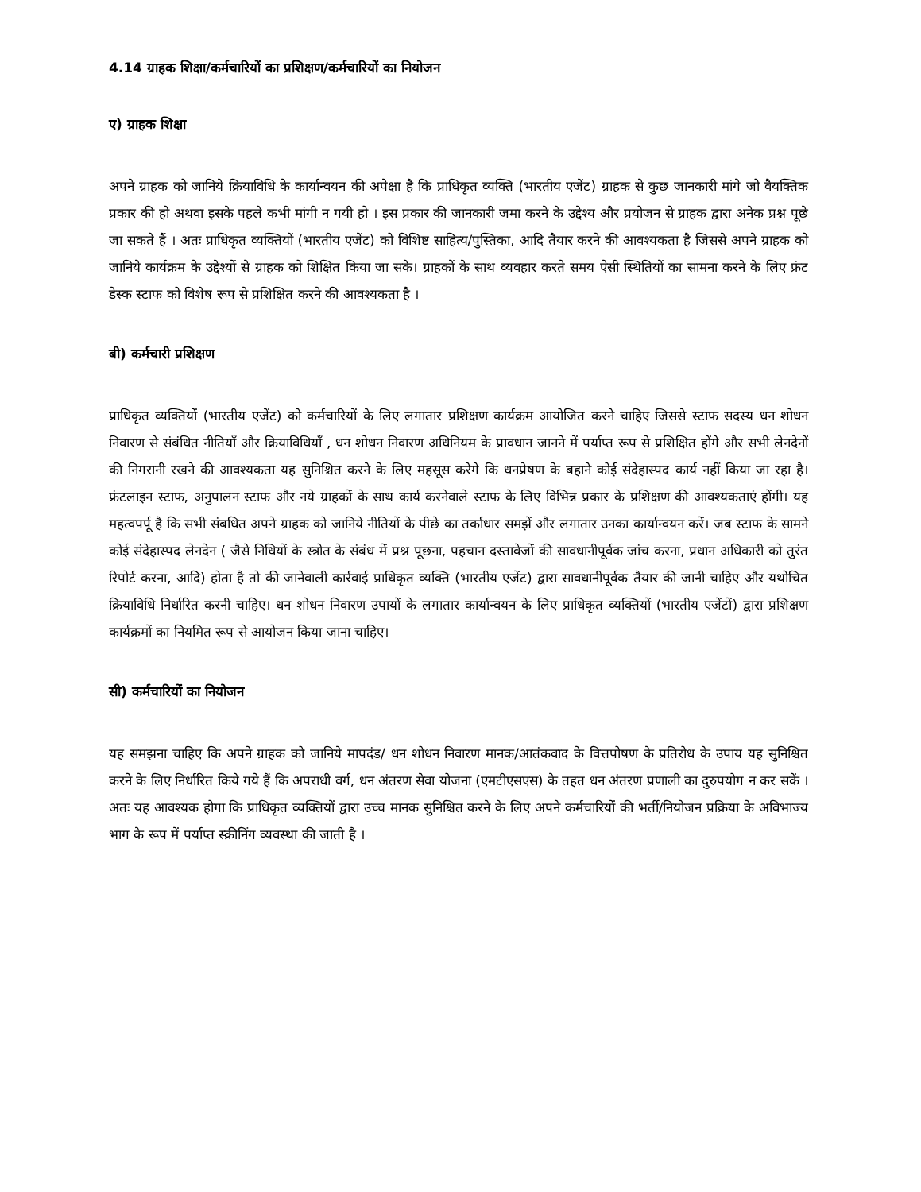4.14 ग्राहक शिक्षा/कर्मचारियों का प्रशिक्षण/कर्मचारियों का नियोजन
ए) ग्राहक शिक्षा
अपने ग्राहक को जानिये क्रियाविधि के कार्यान्वयन की अपेक्षा है कि प्राधिकृत व्यक्ति (भारतीय एजेंट) ग्राहक से कुछ जानकारी मांगे जो वैयक्तिक प्रकार की हो अथवा इसके पहले कभी मांगी न गयी हो । इस प्रकार की जानकारी जमा करने के उद्देश्य और प्रयोजन से ग्राहक द्वारा अनेक प्रश्न पूछे जा सकते हैं । अतः प्राधिकृत व्यक्तियों (भारतीय एजेंट) को विशिष्ट साहित्य/पुस्तिका, आदि तैयार करने की आवश्यकता है जिससे अपने ग्राहक को जानिये कार्यक्रम के उद्देश्यों से ग्राहक को शिक्षित किया जा सके। ग्राहकों के साथ व्यवहार करते समय ऐसी स्थितियों का सामना करने के लिए फ्रंट डेस्क स्टाफ को विशेष रूप से प्रशिक्षित करने की आवश्यकता है ।
बी) कर्मचारी प्रशिक्षण
प्राधिकृत व्यक्तियों (भारतीय एजेंट) को कर्मचारियों के लिए लगातार प्रशिक्षण कार्यक्रम आयोजित करने चाहिए जिससे स्टाफ सदस्य धन शोधन निवारण से संबंधित नीतियाँ और क्रियाविधियाँ , धन शोधन निवारण अधिनियम के प्रावधान जानने में पर्याप्त रूप से प्रशिक्षित होंगे और सभी लेनदेनों की निगरानी रखने की आवश्यकता यह सुनिश्चित करने के लिए महसूस करेगे कि धनप्रेषण के बहाने कोई संदेहास्पद कार्य नहीं किया जा रहा है। फ्रंटलाइन स्टाफ, अनुपालन स्टाफ और नये ग्राहकों के साथ कार्य करनेवाले स्टाफ के लिए विभिन्न प्रकार के प्रशिक्षण की आवश्यकताएं होंगी। यह महत्वपर्पू है कि सभी संबधित अपने ग्राहक को जानिये नीतियों के पीछे का तर्काधार समझें और लगातार उनका कार्यान्वयन करें। जब स्टाफ के सामने कोई संदेहास्पद लेनदेन ( जैसे निधियों के स्त्रोत के संबंध में प्रश्न पूछना, पहचान दस्तावेजों की सावधानीपूर्वक जांच करना, प्रधान अधिकारी को तुरंत रिपोर्ट करना, आदि) होता है तो की जानेवाली कार्रवाई प्राधिकृत व्यक्ति (भारतीय एजेंट) द्वारा सावधानीपूर्वक तैयार की जानी चाहिए और यथोचित क्रियाविधि निर्धारित करनी चाहिए। धन शोधन निवारण उपायों के लगातार कार्यान्वयन के लिए प्राधिकृत व्यक्तियों (भारतीय एजेंटों) द्वारा प्रशिक्षण कार्यक्रमों का नियमित रूप से आयोजन किया जाना चाहिए।
सी) कर्मचारियों का नियोजन
यह समझना चाहिए कि अपने ग्राहक को जानिये मापदंड/ धन शोधन निवारण मानक/आतंकवाद के वित्तपोषण के प्रतिरोध के उपाय यह सुनिश्चित करने के लिए निर्धारित किये गये हैं कि अपराधी वर्ग, धन अंतरण सेवा योजना (एमटीएसएस) के तहत धन अंतरण प्रणाली का दुरुपयोग न कर सकें । अतः यह आवश्यक होगा कि प्राधिकृत व्यक्तियों द्वारा उच्च मानक सुनिश्चित करने के लिए अपने कर्मचारियों की भर्ती/नियोजन प्रक्रिया के अविभाज्य भाग के रूप में पर्याप्त स्क्रीनिंग व्यवस्था की जाती है ।